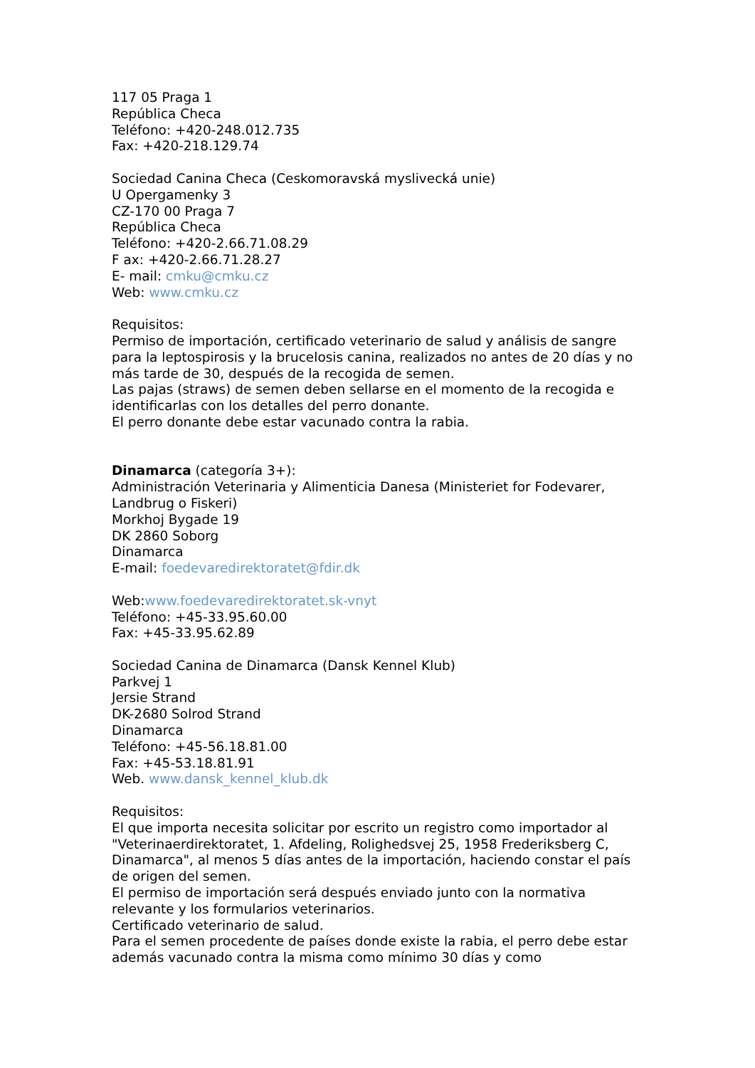117 05 Praga 1
República Checa
Teléfono: +420-248.012.735
Fax: +420-218.129.74
Sociedad Canina Checa (Ceskomoravská myslivecká unie)
U Opergamenky 3
CZ-170 00 Praga 7
República Checa
Teléfono: +420-2.66.71.08.29
F ax: +420-2.66.71.28.27
E- mail: cmku@cmku.cz
Web: www.cmku.cz
Requisitos:
Permiso de importación, certificado veterinario de salud y análisis de sangre para la leptospirosis y la brucelosis canina, realizados no antes de 20 días y no más tarde de 30, después de la recogida de semen.
Las pajas (straws) de semen deben sellarse en el momento de la recogida e identificarlas con los detalles del perro donante.
El perro donante debe estar vacunado contra la rabia.
Dinamarca (categoría 3+):
Administración Veterinaria y Alimenticia Danesa (Ministeriet for Fodevarer, Landbrug o Fiskeri)
Morkhoj Bygade 19
DK 2860 Soborg
Dinamarca
E-mail: foedevaredirektoratet@fdir.dk
Web:www.foedevaredirektoratet.sk-vnyt
Teléfono: +45-33.95.60.00
Fax: +45-33.95.62.89
Sociedad Canina de Dinamarca (Dansk Kennel Klub)
Parkvej 1
Jersie Strand
DK-2680 Solrod Strand
Dinamarca
Teléfono: +45-56.18.81.00
Fax: +45-53.18.81.91
Web. www.dansk_kennel_klub.dk
Requisitos:
El que importa necesita solicitar por escrito un registro como importador al "Veterinaerdirektoratet, 1. Afdeling, Rolighedsvej 25, 1958 Frederiksberg C, Dinamarca", al menos 5 días antes de la importación, haciendo constar el país de origen del semen.
El permiso de importación será después enviado junto con la normativa relevante y los formularios veterinarios.
Certificado veterinario de salud.
Para el semen procedente de países donde existe la rabia, el perro debe estar además vacunado contra la misma como mínimo 30 días y como